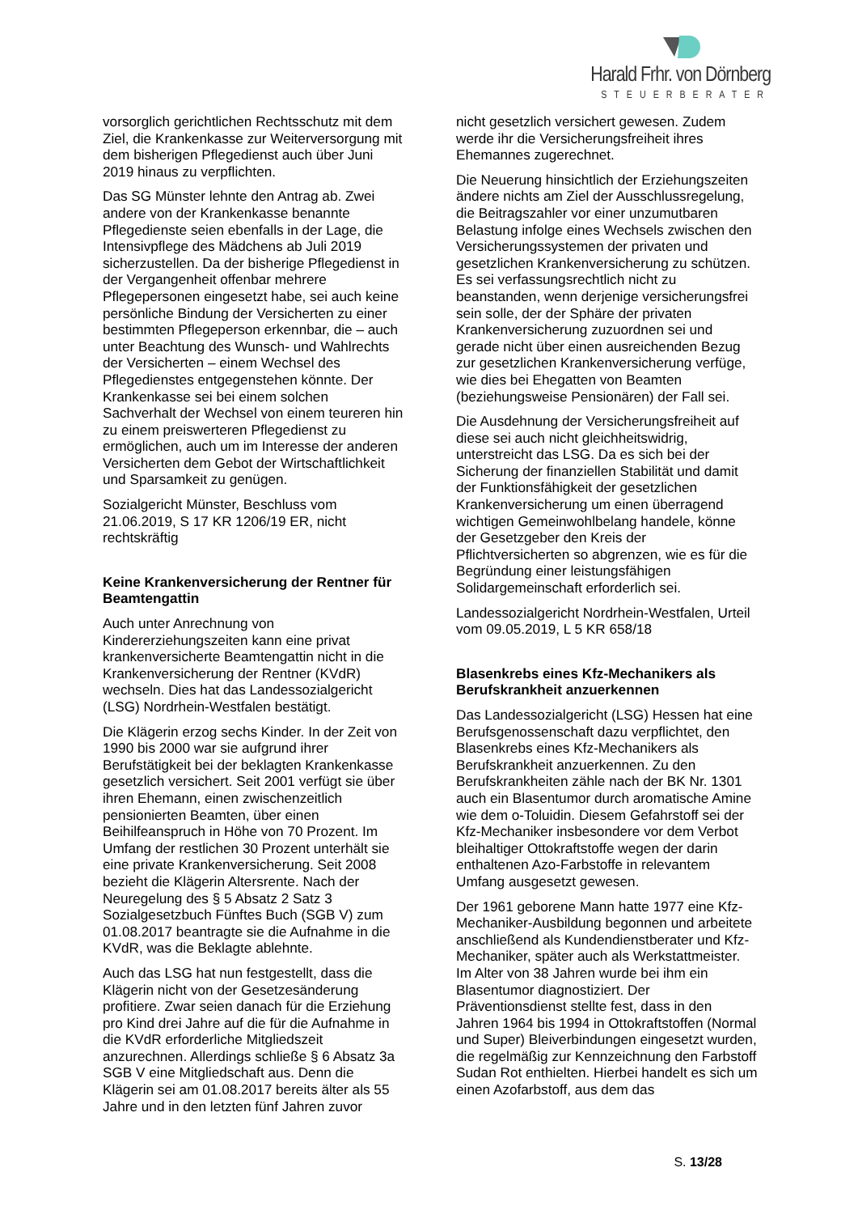Harald Frhr. von Dörnberg
STEUERBERATER
vorsorglich gerichtlichen Rechtsschutz mit dem Ziel, die Krankenkasse zur Weiterversorgung mit dem bisherigen Pflegedienst auch über Juni 2019 hinaus zu verpflichten.
Das SG Münster lehnte den Antrag ab. Zwei andere von der Krankenkasse benannte Pflegedienste seien ebenfalls in der Lage, die Intensivpflege des Mädchens ab Juli 2019 sicherzustellen. Da der bisherige Pflegedienst in der Vergangenheit offenbar mehrere Pflegepersonen eingesetzt habe, sei auch keine persönliche Bindung der Versicherten zu einer bestimmten Pflegeperson erkennbar, die – auch unter Beachtung des Wunsch- und Wahlrechts der Versicherten – einem Wechsel des Pflegedienstes entgegenstehen könnte. Der Krankenkasse sei bei einem solchen Sachverhalt der Wechsel von einem teureren hin zu einem preiswerteren Pflegedienst zu ermöglichen, auch um im Interesse der anderen Versicherten dem Gebot der Wirtschaftlichkeit und Sparsamkeit zu genügen.
Sozialgericht Münster, Beschluss vom 21.06.2019, S 17 KR 1206/19 ER, nicht rechtskräftig
Keine Krankenversicherung der Rentner für Beamtengattin
Auch unter Anrechnung von Kindererziehungszeiten kann eine privat krankenversicherte Beamtengattin nicht in die Krankenversicherung der Rentner (KVdR) wechseln. Dies hat das Landessozialgericht (LSG) Nordrhein-Westfalen bestätigt.
Die Klägerin erzog sechs Kinder. In der Zeit von 1990 bis 2000 war sie aufgrund ihrer Berufstätigkeit bei der beklagten Krankenkasse gesetzlich versichert. Seit 2001 verfügt sie über ihren Ehemann, einen zwischenzeitlich pensionierten Beamten, über einen Beihilfeanspruch in Höhe von 70 Prozent. Im Umfang der restlichen 30 Prozent unterhält sie eine private Krankenversicherung. Seit 2008 bezieht die Klägerin Altersrente. Nach der Neuregelung des § 5 Absatz 2 Satz 3 Sozialgesetzbuch Fünftes Buch (SGB V) zum 01.08.2017 beantragte sie die Aufnahme in die KVdR, was die Beklagte ablehnte.
Auch das LSG hat nun festgestellt, dass die Klägerin nicht von der Gesetzesänderung profitiere. Zwar seien danach für die Erziehung pro Kind drei Jahre auf die für die Aufnahme in die KVdR erforderliche Mitgliedszeit anzurechnen. Allerdings schließe § 6 Absatz 3a SGB V eine Mitgliedschaft aus. Denn die Klägerin sei am 01.08.2017 bereits älter als 55 Jahre und in den letzten fünf Jahren zuvor
nicht gesetzlich versichert gewesen. Zudem werde ihr die Versicherungsfreiheit ihres Ehemannes zugerechnet.
Die Neuerung hinsichtlich der Erziehungszeiten ändere nichts am Ziel der Ausschlussregelung, die Beitragszahler vor einer unzumutbaren Belastung infolge eines Wechsels zwischen den Versicherungssystemen der privaten und gesetzlichen Krankenversicherung zu schützen. Es sei verfassungsrechtlich nicht zu beanstanden, wenn derjenige versicherungsfrei sein solle, der der Sphäre der privaten Krankenversicherung zuzuordnen sei und gerade nicht über einen ausreichenden Bezug zur gesetzlichen Krankenversicherung verfüge, wie dies bei Ehegatten von Beamten (beziehungsweise Pensionären) der Fall sei.
Die Ausdehnung der Versicherungsfreiheit auf diese sei auch nicht gleichheitswidrig, unterstreicht das LSG. Da es sich bei der Sicherung der finanziellen Stabilität und damit der Funktionsfähigkeit der gesetzlichen Krankenversicherung um einen überragend wichtigen Gemeinwohlbelang handele, könne der Gesetzgeber den Kreis der Pflichtversicherten so abgrenzen, wie es für die Begründung einer leistungsfähigen Solidargemeinschaft erforderlich sei.
Landessozialgericht Nordrhein-Westfalen, Urteil vom 09.05.2019, L 5 KR 658/18
Blasenkrebs eines Kfz-Mechanikers als Berufskrankheit anzuerkennen
Das Landessozialgericht (LSG) Hessen hat eine Berufsgenossenschaft dazu verpflichtet, den Blasenkrebs eines Kfz-Mechanikers als Berufskrankheit anzuerkennen. Zu den Berufskrankheiten zähle nach der BK Nr. 1301 auch ein Blasentumor durch aromatische Amine wie dem o-Toluidin. Diesem Gefahrstoff sei der Kfz-Mechaniker insbesondere vor dem Verbot bleihaltiger Ottokraftstoffe wegen der darin enthaltenen Azo-Farbstoffe in relevantem Umfang ausgesetzt gewesen.
Der 1961 geborene Mann hatte 1977 eine Kfz-Mechaniker-Ausbildung begonnen und arbeitete anschließend als Kundendienstberater und Kfz-Mechaniker, später auch als Werkstattmeister. Im Alter von 38 Jahren wurde bei ihm ein Blasentumor diagnostiziert. Der Präventionsdienst stellte fest, dass in den Jahren 1964 bis 1994 in Ottokraftstoffen (Normal und Super) Bleiverbindungen eingesetzt wurden, die regelmäßig zur Kennzeichnung den Farbstoff Sudan Rot enthielten. Hierbei handelt es sich um einen Azofarbstoff, aus dem das
S. 13/28